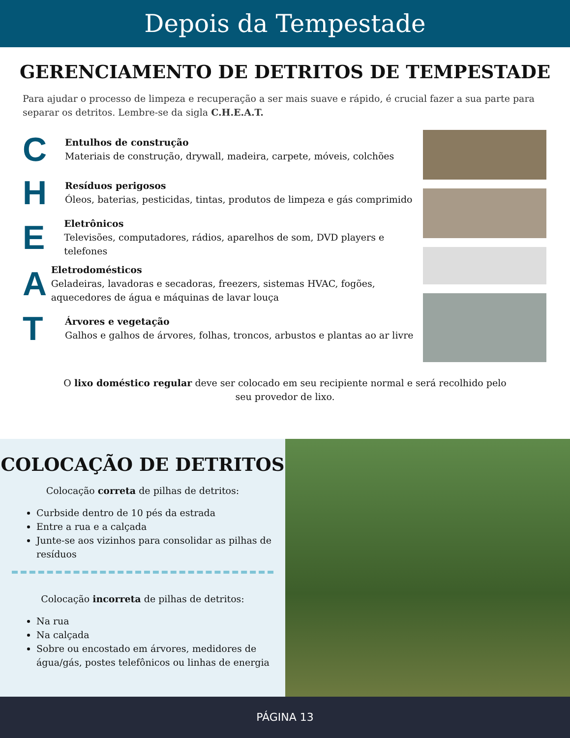Depois da Tempestade
GERENCIAMENTO DE DETRITOS DE TEMPESTADE
Para ajudar o processo de limpeza e recuperação a ser mais suave e rápido, é crucial fazer a sua parte para separar os detritos. Lembre-se da sigla C.H.E.A.T.
C
Entulhos de construção
Materiais de construção, drywall, madeira, carpete, móveis, colchões
H
Resíduos perigosos
Óleos, baterias, pesticidas, tintas, produtos de limpeza e gás comprimido
E
Eletrônicos
Televisões, computadores, rádios, aparelhos de som, DVD players e telefones
A
Eletrodomésticos
Geladeiras, lavadoras e secadoras, freezers, sistemas HVAC, fogões, aquecedores de água e máquinas de lavar louça
T
Árvores e vegetação
Galhos e galhos de árvores, folhas, troncos, arbustos e plantas ao ar livre
O lixo doméstico regular deve ser colocado em seu recipiente normal e será recolhido pelo seu provedor de lixo.
COLOCAÇÃO DE DETRITOS
Colocação correta de pilhas de detritos:
Curbside dentro de 10 pés da estrada
Entre a rua e a calçada
Junte-se aos vizinhos para consolidar as pilhas de resíduos
Colocação incorreta de pilhas de detritos:
Na rua
Na calçada
Sobre ou encostado em árvores, medidores de água/gás, postes telefônicos ou linhas de energia
PÁGINA 13